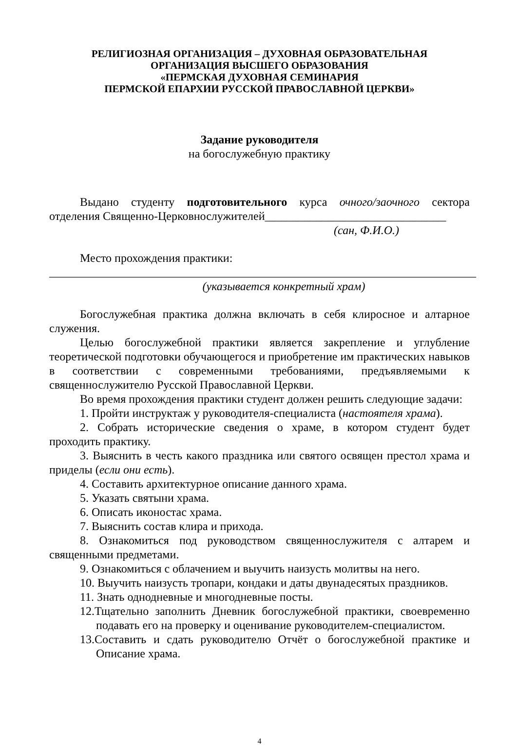РЕЛИГИОЗНАЯ ОРГАНИЗАЦИЯ – ДУХОВНАЯ ОБРАЗОВАТЕЛЬНАЯ
ОРГАНИЗАЦИЯ ВЫСШЕГО ОБРАЗОВАНИЯ
«ПЕРМСКАЯ ДУХОВНАЯ СЕМИНАРИЯ
ПЕРМСКОЙ ЕПАРХИИ РУССКОЙ ПРАВОСЛАВНОЙ ЦЕРКВИ»
Задание руководителя
на богослужебную практику
Выдано студенту подготовительного курса очного/заочного сектора отделения Священно-Церковнослужителей_______________________________
(сан, Ф.И.О.)
Место прохождения практики:
_________________________________________________________________________
(указывается конкретный храм)
Богослужебная практика должна включать в себя клиросное и алтарное служения.
Целью богослужебной практики является закрепление и углубление теоретической подготовки обучающегося и приобретение им практических навыков в соответствии с современными требованиями, предъявляемыми к священнослужителю Русской Православной Церкви.
Во время прохождения практики студент должен решить следующие задачи:
1. Пройти инструктаж у руководителя-специалиста (настоятеля храма).
2. Собрать исторические сведения о храме, в котором студент будет проходить практику.
3. Выяснить в честь какого праздника или святого освящен престол храма и приделы (если они есть).
4. Составить архитектурное описание данного храма.
5. Указать святыни храма.
6. Описать иконостас храма.
7. Выяснить состав клира и прихода.
8. Ознакомиться под руководством священнослужителя с алтарем и священными предметами.
9. Ознакомиться с облачением и выучить наизусть молитвы на него.
10. Выучить наизусть тропари, кондаки и даты двунадесятых праздников.
11. Знать однодневные и многодневные посты.
12.Тщательно заполнить Дневник богослужебной практики, своевременно подавать его на проверку и оценивание руководителем-специалистом.
13.Составить и сдать руководителю Отчёт о богослужебной практике и Описание храма.
4